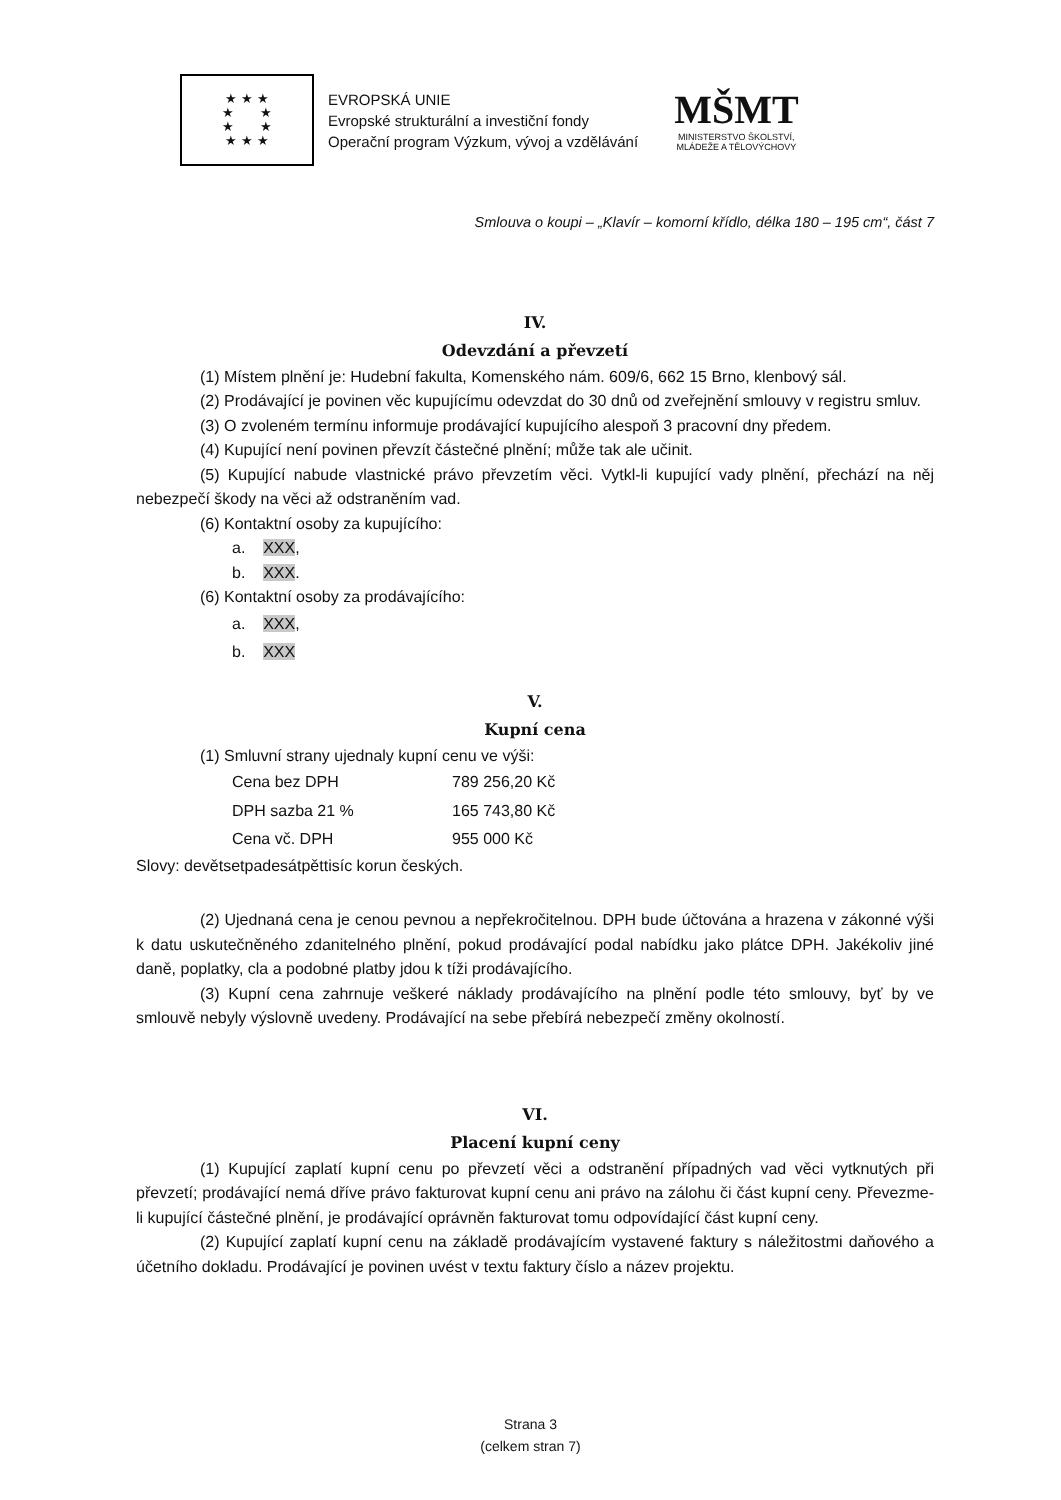★ ★ ★
★ ★
★ ★
★ ★ ★
EVROPSKÁ UNIE
Evropské strukturální a investiční fondy
Operační program Výzkum, vývoj a vzdělávání
MŠMT
MINISTERSTVO ŠKOLSTVÍ,
MLÁDEŽE A TĚLOVÝCHOVY
Smlouva o koupi – „Klavír – komorní křídlo, délka 180 – 195 cm“, část 7
IV.
Odevzdání a převzetí
(1) Místem plnění je: Hudební fakulta, Komenského nám. 609/6, 662 15 Brno, klenbový sál.
(2) Prodávající je povinen věc kupujícímu odevzdat do 30 dnů od zveřejnění smlouvy v registru smluv.
(3) O zvoleném termínu informuje prodávající kupujícího alespoň 3 pracovní dny předem.
(4) Kupující není povinen převzít částečné plnění; může tak ale učinit.
(5) Kupující nabude vlastnické právo převzetím věci. Vytkl-li kupující vady plnění, přechází na něj nebezpečí škody na věci až odstraněním vad.
(6) Kontaktní osoby za kupujícího:
a. XXX,
b. XXX.
(6) Kontaktní osoby za prodávajícího:
a. XXX,
b. XXX
V.
Kupní cena
(1) Smluvní strany ujednaly kupní cenu ve výši:
| Cena bez DPH | 789 256,20 Kč |
| DPH sazba 21 % | 165 743,80 Kč |
| Cena vč. DPH | 955 000 Kč |
Slovy: devětsetpadesátpěttisíc korun českých.
(2) Ujednaná cena je cenou pevnou a nepřekročitelnou. DPH bude účtována a hrazena v zákonné výši k datu uskutečněného zdanitelného plnění, pokud prodávající podal nabídku jako plátce DPH. Jakékoliv jiné daně, poplatky, cla a podobné platby jdou k tíži prodávajícího.
(3) Kupní cena zahrnuje veškeré náklady prodávajícího na plnění podle této smlouvy, byť by ve smlouvě nebyly výslovně uvedeny. Prodávající na sebe přebírá nebezpečí změny okolností.
VI.
Placení kupní ceny
(1) Kupující zaplatí kupní cenu po převzetí věci a odstranění případných vad věci vytknutých při převzetí; prodávající nemá dříve právo fakturovat kupní cenu ani právo na zálohu či část kupní ceny. Převezme-li kupující částečné plnění, je prodávající oprávněn fakturovat tomu odpovídající část kupní ceny.
(2) Kupující zaplatí kupní cenu na základě prodávajícím vystavené faktury s náležitostmi daňového a účetního dokladu. Prodávající je povinen uvést v textu faktury číslo a název projektu.
Strana 3
(celkem stran 7)